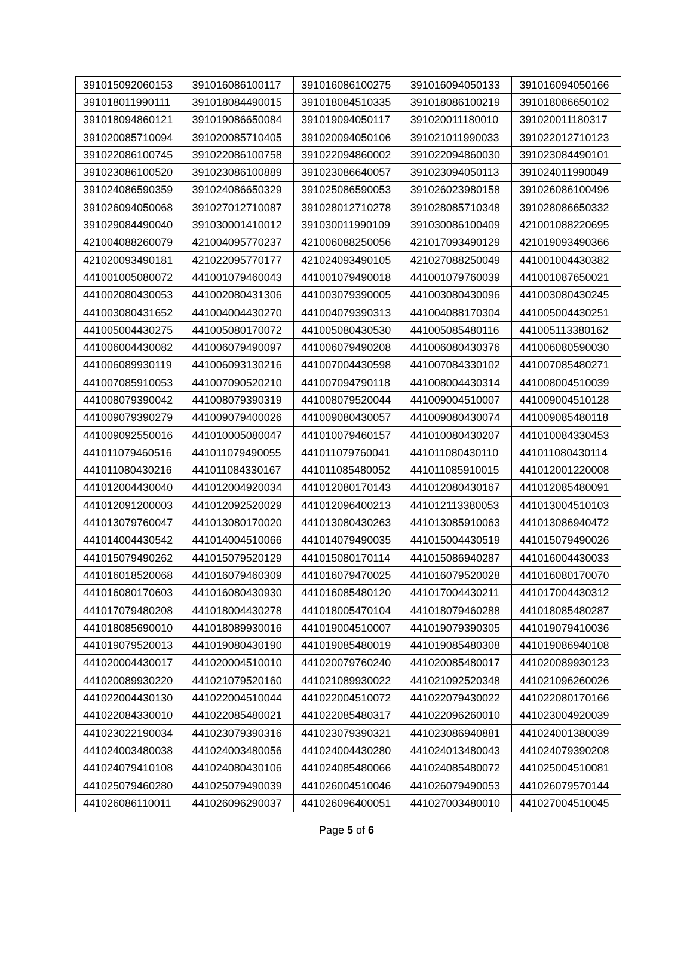| 391015092060153 | 391016086100117 | 391016086100275 | 391016094050133 | 391016094050166 |
| 391018011990111 | 391018084490015 | 391018084510335 | 391018086100219 | 391018086650102 |
| 391018094860121 | 391019086650084 | 391019094050117 | 391020011180010 | 391020011180317 |
| 391020085710094 | 391020085710405 | 391020094050106 | 391021011990033 | 391022012710123 |
| 391022086100745 | 391022086100758 | 391022094860002 | 391022094860030 | 391023084490101 |
| 391023086100520 | 391023086100889 | 391023086640057 | 391023094050113 | 391024011990049 |
| 391024086590359 | 391024086650329 | 391025086590053 | 391026023980158 | 391026086100496 |
| 391026094050068 | 391027012710087 | 391028012710278 | 391028085710348 | 391028086650332 |
| 391029084490040 | 391030001410012 | 391030011990109 | 391030086100409 | 421001088220695 |
| 421004088260079 | 421004095770237 | 421006088250056 | 421017093490129 | 421019093490366 |
| 421020093490181 | 421022095770177 | 421024093490105 | 421027088250049 | 441001004430382 |
| 441001005080072 | 441001079460043 | 441001079490018 | 441001079760039 | 441001087650021 |
| 441002080430053 | 441002080431306 | 441003079390005 | 441003080430096 | 441003080430245 |
| 441003080431652 | 441004004430270 | 441004079390313 | 441004088170304 | 441005004430251 |
| 441005004430275 | 441005080170072 | 441005080430530 | 441005085480116 | 441005113380162 |
| 441006004430082 | 441006079490097 | 441006079490208 | 441006080430376 | 441006080590030 |
| 441006089930119 | 441006093130216 | 441007004430598 | 441007084330102 | 441007085480271 |
| 441007085910053 | 441007090520210 | 441007094790118 | 441008004430314 | 441008004510039 |
| 441008079390042 | 441008079390319 | 441008079520044 | 441009004510007 | 441009004510128 |
| 441009079390279 | 441009079400026 | 441009080430057 | 441009080430074 | 441009085480118 |
| 441009092550016 | 441010005080047 | 441010079460157 | 441010080430207 | 441010084330453 |
| 441011079460516 | 441011079490055 | 441011079760041 | 441011080430110 | 441011080430114 |
| 441011080430216 | 441011084330167 | 441011085480052 | 441011085910015 | 441012001220008 |
| 441012004430040 | 441012004920034 | 441012080170143 | 441012080430167 | 441012085480091 |
| 441012091200003 | 441012092520029 | 441012096400213 | 441012113380053 | 441013004510103 |
| 441013079760047 | 441013080170020 | 441013080430263 | 441013085910063 | 441013086940472 |
| 441014004430542 | 441014004510066 | 441014079490035 | 441015004430519 | 441015079490026 |
| 441015079490262 | 441015079520129 | 441015080170114 | 441015086940287 | 441016004430033 |
| 441016018520068 | 441016079460309 | 441016079470025 | 441016079520028 | 441016080170070 |
| 441016080170603 | 441016080430930 | 441016085480120 | 441017004430211 | 441017004430312 |
| 441017079480208 | 441018004430278 | 441018005470104 | 441018079460288 | 441018085480287 |
| 441018085690010 | 441018089930016 | 441019004510007 | 441019079390305 | 441019079410036 |
| 441019079520013 | 441019080430190 | 441019085480019 | 441019085480308 | 441019086940108 |
| 441020004430017 | 441020004510010 | 441020079760240 | 441020085480017 | 441020089930123 |
| 441020089930220 | 441021079520160 | 441021089930022 | 441021092520348 | 441021096260026 |
| 441022004430130 | 441022004510044 | 441022004510072 | 441022079430022 | 441022080170166 |
| 441022084330010 | 441022085480021 | 441022085480317 | 441022096260010 | 441023004920039 |
| 441023022190034 | 441023079390316 | 441023079390321 | 441023086940881 | 441024001380039 |
| 441024003480038 | 441024003480056 | 441024004430280 | 441024013480043 | 441024079390208 |
| 441024079410108 | 441024080430106 | 441024085480066 | 441024085480072 | 441025004510081 |
| 441025079460280 | 441025079490039 | 441026004510046 | 441026079490053 | 441026079570144 |
| 441026086110011 | 441026096290037 | 441026096400051 | 441027003480010 | 441027004510045 |
Page 5 of 6